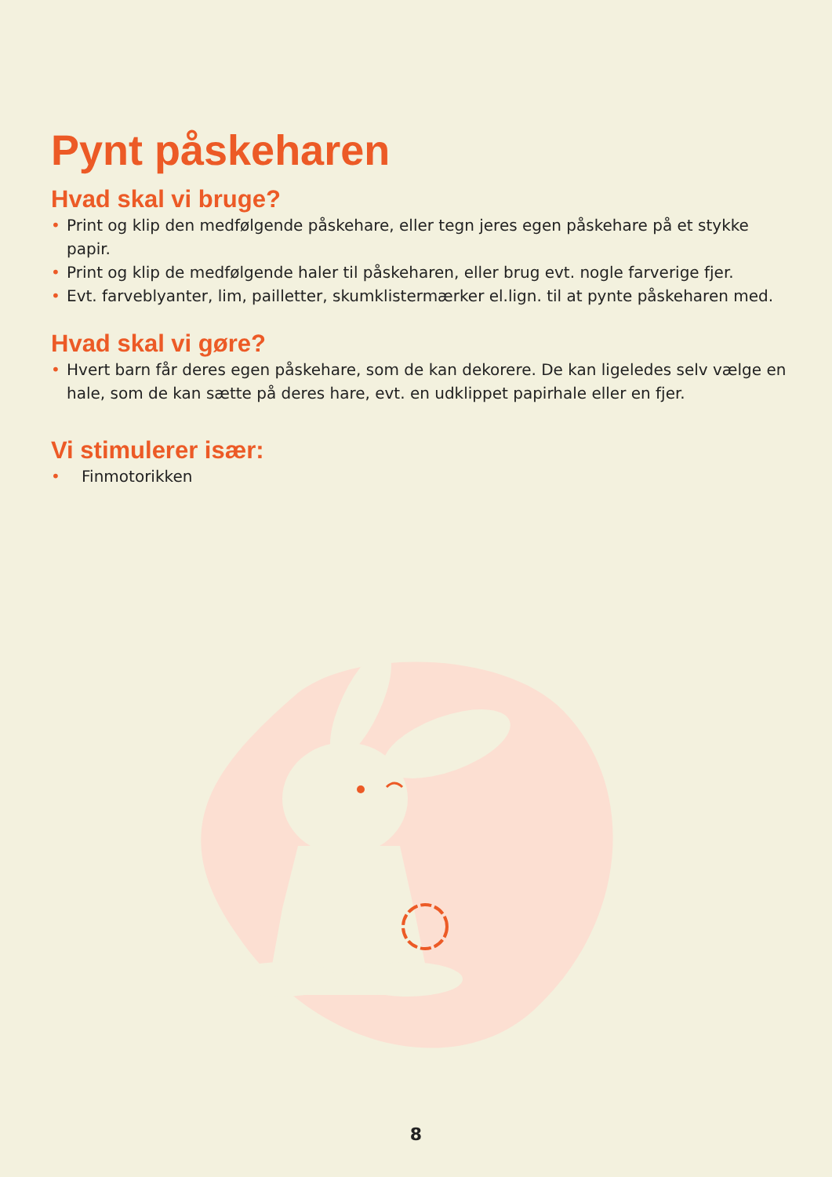Pynt påskeharen
Hvad skal vi bruge?
• Print og klip den medfølgende påskehare, eller tegn jeres egen påskehare på et stykke papir.
• Print og klip de medfølgende haler til påskeharen, eller brug evt. nogle farverige fjer.
• Evt. farveblyanter, lim, pailletter, skumklistermærker el.lign. til at pynte påskeharen med.
Hvad skal vi gøre?
• Hvert barn får deres egen påskehare, som de kan dekorere. De kan ligeledes selv vælge en hale, som de kan sætte på deres hare, evt. en udklippet papirhale eller en fjer.
Vi stimulerer især:
• Finmotorikken
8